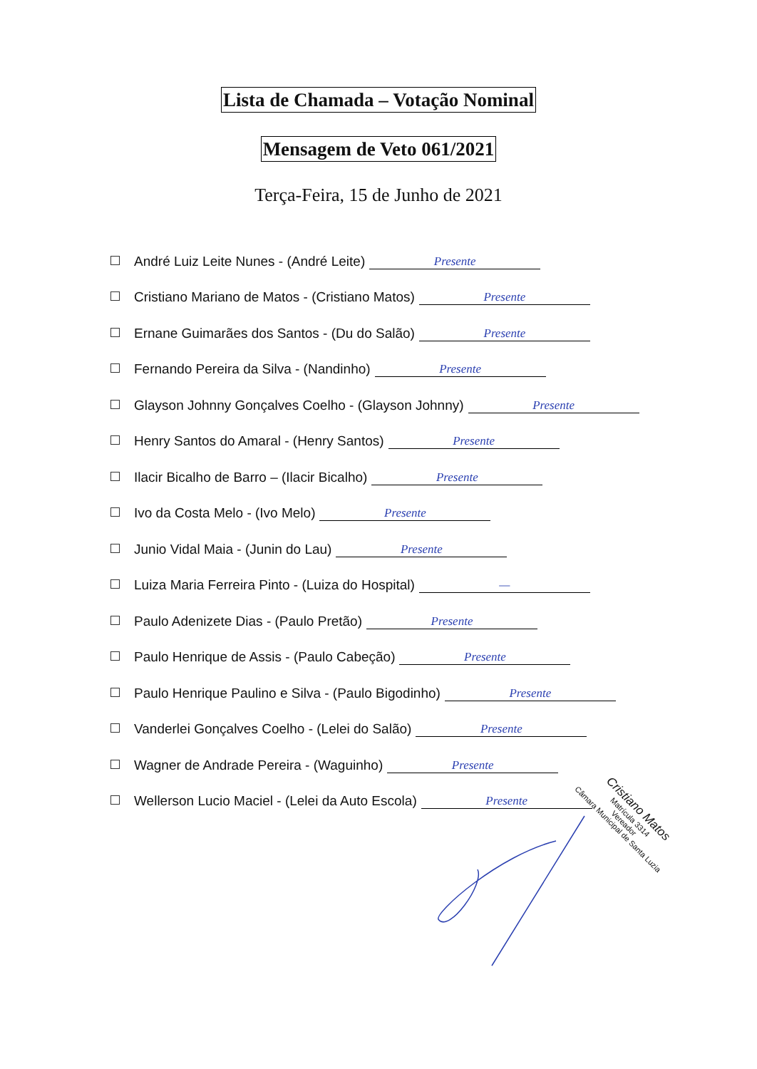Lista de Chamada – Votação Nominal
Mensagem de Veto 061/2021
Terça-Feira, 15 de Junho de 2021
André Luiz Leite Nunes - (André Leite) Presente
Cristiano Mariano de Matos - (Cristiano Matos) Presente
Ernane Guimarães dos Santos - (Du do Salão) Presente
Fernando Pereira da Silva - (Nandinho) Presente
Glayson Johnny Gonçalves Coelho - (Glayson Johnny) Presente
Henry Santos do Amaral - (Henry Santos) Presente
Ilacir Bicalho de Barro – (Ilacir Bicalho) Presente
Ivo da Costa Melo - (Ivo Melo) Presente
Junio Vidal Maia - (Junin do Lau) Presente
Luiza Maria Ferreira Pinto - (Luiza do Hospital) —
Paulo Adenizete Dias - (Paulo Pretão) Presente
Paulo Henrique de Assis - (Paulo Cabeção) Presente
Paulo Henrique Paulino e Silva - (Paulo Bigodinho) Presente
Vanderlei Gonçalves Coelho - (Lelei do Salão) Presente
Wagner de Andrade Pereira - (Waguinho) Presente
Wellerson Lucio Maciel - (Lelei da Auto Escola) Presente
Cristiano Matos
Matrícula 3314
Vereador
Câmara Municipal de Santa Luzia